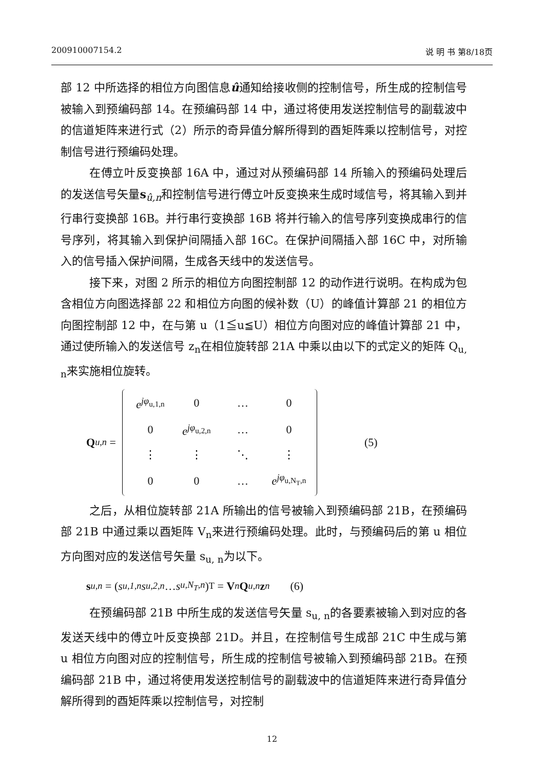200910007154.2 说 明 书 第8/18页
部 12 中所选择的相位方向图信息û通知给接收侧的控制信号，所生成的控制信号被输入到预编码部 14。在预编码部 14 中，通过将使用发送控制信号的副载波中的信道矩阵来进行式（2）所示的奇异值分解所得到的酉矩阵乘以控制信号，对控制信号进行预编码处理。
在傅立叶反变换部 16A 中，通过对从预编码部 14 所输入的预编码处理后的发送信号矢量s<sub>û,n</sub>和控制信号进行傅立叶反变换来生成时域信号，将其输入到并行串行变换部 16B。并行串行变换部 16B 将并行输入的信号序列变换成串行的信号序列，将其输入到保护间隔插入部 16C。在保护间隔插入部 16C 中，对所输入的信号插入保护间隔，生成各天线中的发送信号。
接下来，对图 2 所示的相位方向图控制部 12 的动作进行说明。在构成为包含相位方向图选择部 22 和相位方向图的候补数（U）的峰值计算部 21 的相位方向图控制部 12 中，在与第 u（1≦u≦U）相位方向图对应的峰值计算部 21 中，通过使所输入的发送信号 z<sub>n</sub>在相位旋转部 21A 中乘以由以下的式定义的矩阵 Q<sub>u, n</sub>来实施相位旋转。
Q<sub>u,n</sub> =
| e<sup>jφ<sub>u,1,n</sub></sup> | 0 | … | 0 |
| 0 | e<sup>jφ<sub>u,2,n</sub></sup> | … | 0 |
| ⋮ | ⋮ | ⋱ | ⋮ |
| 0 | 0 | … | e<sup>jφ<sub>u,N<sub>T</sub>,n</sub></sup> |
(5)
之后，从相位旋转部 21A 所输出的信号被输入到预编码部 21B，在预编码部 21B 中通过乘以酉矩阵 V<sub>n</sub>来进行预编码处理。此时，与预编码后的第 u 相位方向图对应的发送信号矢量 s<sub>u, n</sub>为以下。
s<sub>u,n</sub> = (s<sub>u,1,n</sub> s<sub>u,2,n</sub> … s<sub>u,N<sub>T</sub>,n</sub>)<sup>T</sup> = V<sub>n</sub> Q<sub>u,n</sub> z<sub>n</sub> (6)
在预编码部 21B 中所生成的发送信号矢量 s<sub>u, n</sub>的各要素被输入到对应的各发送天线中的傅立叶反变换部 21D。并且，在控制信号生成部 21C 中生成与第 u 相位方向图对应的控制信号，所生成的控制信号被输入到预编码部 21B。在预编码部 21B 中，通过将使用发送控制信号的副载波中的信道矩阵来进行奇异值分解所得到的酉矩阵乘以控制信号，对控制
12